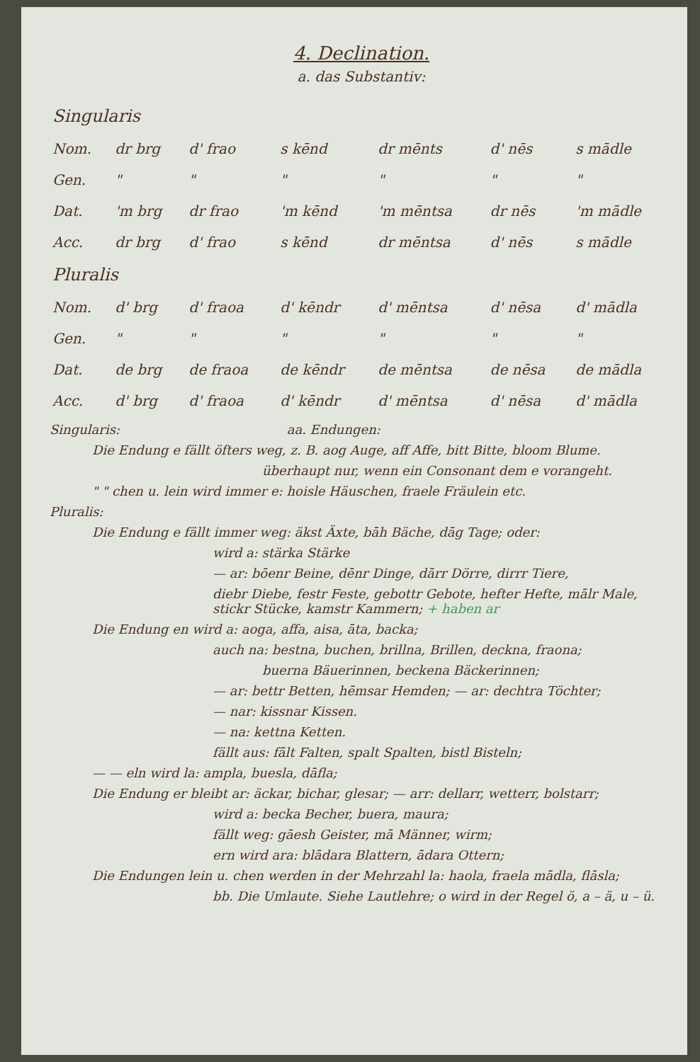4. Declination.
a. das Substantiv:
| Singularis | | | | | | |
| --- | --- | --- | --- | --- | --- | --- |
| Nom. | dr brg | d' frao | s kēnd | dr mēnts | d' nēs | s mādle |
| Gen. | " | " | " | " | " | " |
| Dat. | 'm brg | dr frao | 'm kēnd | 'm mēntsa | dr nēs | 'm mādle |
| Acc. | dr brg | d' frao | s kēnd | dr mēntsa | d' nēs | s mādle |
| Pluralis | | | | | | |
| Nom. | d' brg | d' fraoa | d' kēndr | d' mēntsa | d' nēsa | d' mādla |
| Gen. | " | " | " | " | " | " |
| Dat. | de brg | de fraoa | de kēndr | de mēntsa | de nēsa | de mādla |
| Acc. | d' brg | d' fraoa | d' kēndr | d' mēntsa | d' nēsa | d' mādla |
Singularis: aa. Endungen:
Die Endung e fällt öfters weg, z. B. aog Auge, aff Affe, bitt Bitte, bloom Blume.
überhaupt nur, wenn ein Consonant dem e vorangeht.
" " chen u. lein wird immer e: hoisle Häuschen, fraele Fräulein etc.
Pluralis:
Die Endung e fällt immer weg: äkst Äxte, bāh Bäche, dāg Tage; oder:
wird a: stärka Stärke
— ar: bōenr Beine, dēnr Dinge, dārr Dörre, dirrr Tiere,
diebr Diebe, festr Feste, gebottr Gebote, hefter Hefte, mālr Male, stickr Stücke, kamstr Kammern; + haben ar
Die Endung en wird a: aoga, affa, aisa, āta, backa;
auch na: bestna, buchen, brillna, Brillen, deckna, fraona;
buerna Bäuerinnen, beckena Bäckerinnen;
— ar: bettr Betten, hēmsar Hemden; — ar: dechtra Töchter;
— nar: kissnar Kissen.
— na: kettna Ketten.
fällt aus: fālt Falten, spalt Spalten, bistl Bisteln;
— — eln wird la: ampla, buesla, dāfla;
Die Endung er bleibt ar: äckar, bichar, glesar; — arr: dellarr, wetterr, bolstarr;
wird a: becka Becher, buera, maura;
fällt weg: gāesh Geister, mā Männer, wirm;
ern wird ara: blādara Blattern, ādara Ottern;
Die Endungen lein u. chen werden in der Mehrzahl la: haola, fraela mādla, flāsla;
bb. Die Umlaute. Siehe Lautlehre; o wird in der Regel ö, a – ä, u – ü.